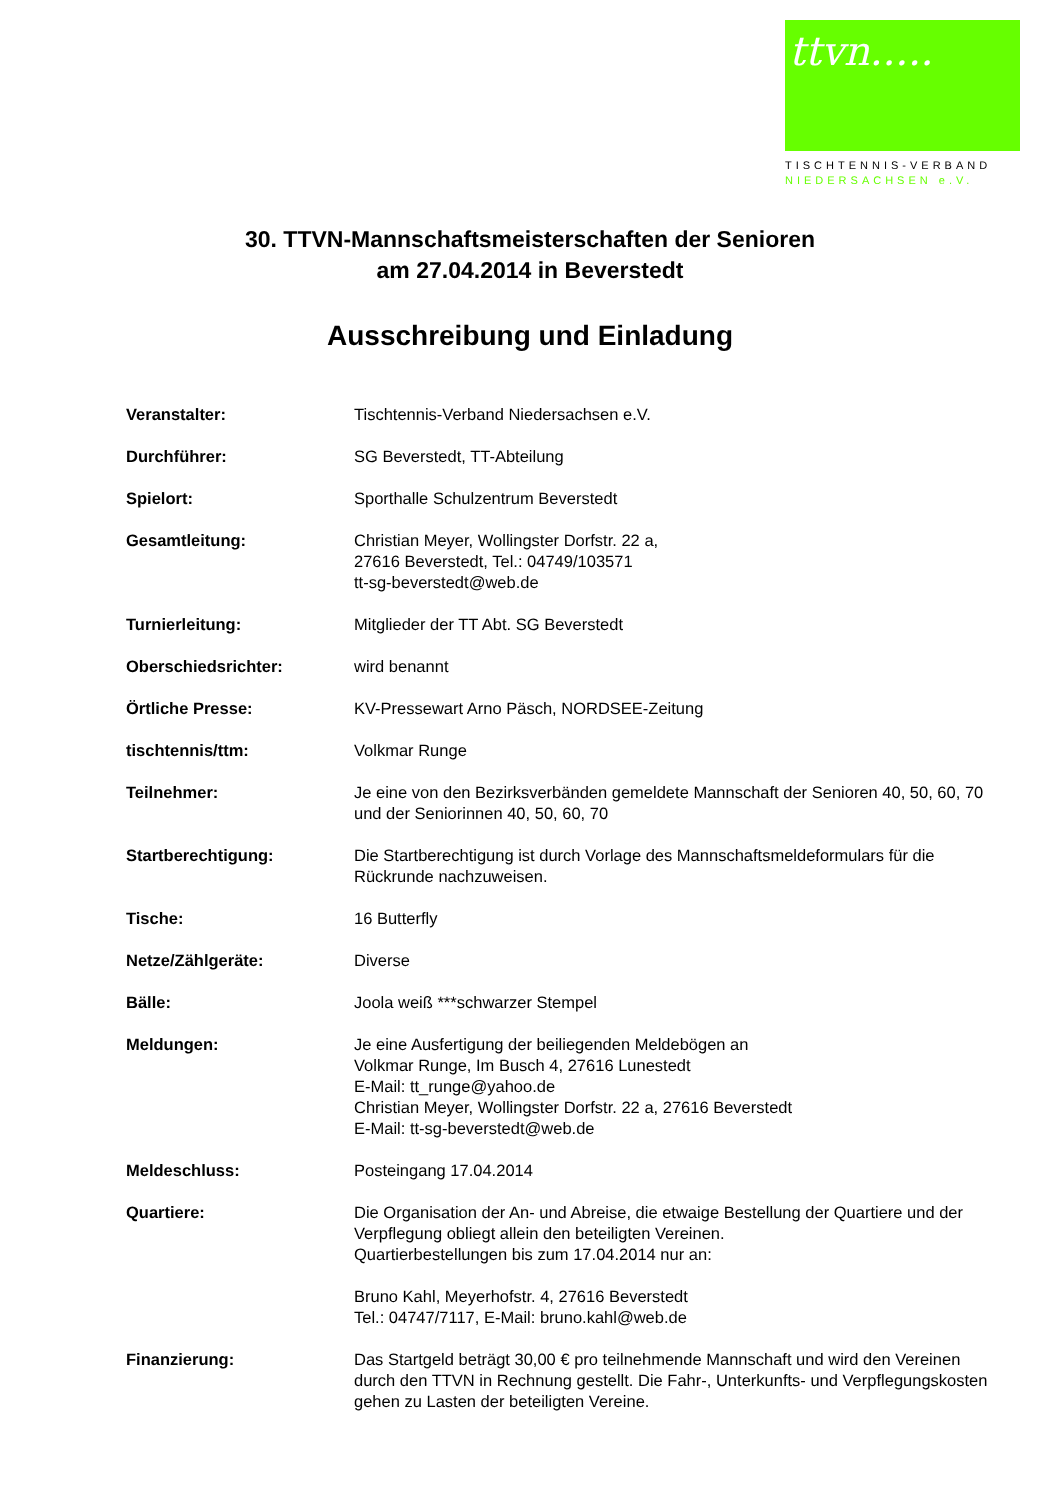ttvn.....
TISCHTENNIS-VERBAND
NIEDERSACHSEN e.V.
30. TTVN-Mannschaftsmeisterschaften der Senioren
am 27.04.2014 in Beverstedt
Ausschreibung und Einladung
| Veranstalter: | Tischtennis-Verband Niedersachsen e.V. |
| Durchführer: | SG Beverstedt, TT-Abteilung |
| Spielort: | Sporthalle Schulzentrum Beverstedt |
| Gesamtleitung: | Christian Meyer, Wollingster Dorfstr. 22 a, 27616 Beverstedt, Tel.: 04749/103571 tt-sg-beverstedt@web.de |
| Turnierleitung: | Mitglieder der TT Abt. SG Beverstedt |
| Oberschiedsrichter: | wird benannt |
| Örtliche Presse: | KV-Pressewart Arno Päsch, NORDSEE-Zeitung |
| tischtennis/ttm: | Volkmar Runge |
| Teilnehmer: | Je eine von den Bezirksverbänden gemeldete Mannschaft der Senioren 40, 50, 60, 70 und der Seniorinnen 40, 50, 60, 70 |
| Startberechtigung: | Die Startberechtigung ist durch Vorlage des Mannschaftsmeldeformulars für die Rückrunde nachzuweisen. |
| Tische: | 16 Butterfly |
| Netze/Zählgeräte: | Diverse |
| Bälle: | Joola weiß ***schwarzer Stempel |
| Meldungen: | Je eine Ausfertigung der beiliegenden Meldebögen an Volkmar Runge, Im Busch 4, 27616 Lunestedt E-Mail: tt_runge@yahoo.de Christian Meyer, Wollingster Dorfstr. 22 a, 27616 Beverstedt E-Mail: tt-sg-beverstedt@web.de |
| Meldeschluss: | Posteingang 17.04.2014 |
| Quartiere: | Die Organisation der An- und Abreise, die etwaige Bestellung der Quartiere und der Verpflegung obliegt allein den beteiligten Vereinen. Quartierbestellungen bis zum 17.04.2014 nur an: Bruno Kahl, Meyerhofstr. 4, 27616 Beverstedt Tel.: 04747/7117, E-Mail: bruno.kahl@web.de |
| Finanzierung: | Das Startgeld beträgt 30,00 € pro teilnehmende Mannschaft und wird den Vereinen durch den TTVN in Rechnung gestellt. Die Fahr-, Unterkunfts- und Verpflegungskosten gehen zu Lasten der beteiligten Vereine. |